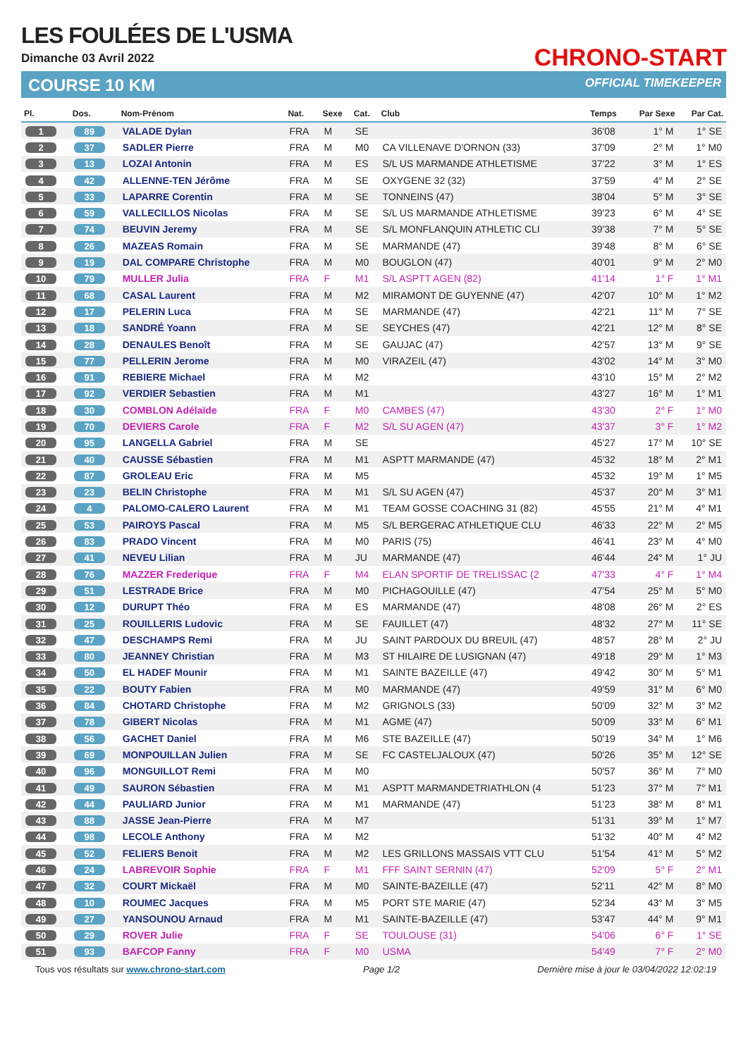LES FOULÉES DE L'USMA
Dimanche 03 Avril 2022
COURSE 10 KM
CHRONO-START
OFFICIAL TIMEKEEPER
| Pl. | Dos. | Nom-Prénom | Nat. | Sexe | Cat. | Club | Temps | Par Sexe | Par Cat. |
| --- | --- | --- | --- | --- | --- | --- | --- | --- | --- |
| 1 | 89 | VALADE Dylan | FRA | M | SE | | 36'08 | 1° M | 1° SE |
| 2 | 37 | SADLER Pierre | FRA | M | M0 | CA VILLENAVE D'ORNON (33) | 37'09 | 2° M | 1° M0 |
| 3 | 13 | LOZAI Antonin | FRA | M | ES | S/L US MARMANDE ATHLETISME | 37'22 | 3° M | 1° ES |
| 4 | 42 | ALLENNE-TEN Jérôme | FRA | M | SE | OXYGENE 32 (32) | 37'59 | 4° M | 2° SE |
| 5 | 33 | LAPARRE Corentin | FRA | M | SE | TONNEINS (47) | 38'04 | 5° M | 3° SE |
| 6 | 59 | VALLECILLOS Nicolas | FRA | M | SE | S/L US MARMANDE ATHLETISME | 39'23 | 6° M | 4° SE |
| 7 | 74 | BEUVIN Jeremy | FRA | M | SE | S/L MONFLANQUIN ATHLETIC CLI | 39'38 | 7° M | 5° SE |
| 8 | 26 | MAZEAS Romain | FRA | M | SE | MARMANDE (47) | 39'48 | 8° M | 6° SE |
| 9 | 19 | DAL COMPARE Christophe | FRA | M | M0 | BOUGLON (47) | 40'01 | 9° M | 2° M0 |
| 10 | 79 | MULLER Julia | FRA | F | M1 | S/L ASPTT AGEN (82) | 41'14 | 1° F | 1° M1 |
| 11 | 68 | CASAL Laurent | FRA | M | M2 | MIRAMONT DE GUYENNE (47) | 42'07 | 10° M | 1° M2 |
| 12 | 17 | PELERIN Luca | FRA | M | SE | MARMANDE (47) | 42'21 | 11° M | 7° SE |
| 13 | 18 | SANDRÉ Yoann | FRA | M | SE | SEYCHES (47) | 42'21 | 12° M | 8° SE |
| 14 | 28 | DENAULES Benoît | FRA | M | SE | GAUJAC (47) | 42'57 | 13° M | 9° SE |
| 15 | 77 | PELLERIN Jerome | FRA | M | M0 | VIRAZEIL (47) | 43'02 | 14° M | 3° M0 |
| 16 | 91 | REBIERE Michael | FRA | M | M2 | | 43'10 | 15° M | 2° M2 |
| 17 | 92 | VERDIER Sebastien | FRA | M | M1 | | 43'27 | 16° M | 1° M1 |
| 18 | 30 | COMBLON Adélaïde | FRA | F | M0 | CAMBES (47) | 43'30 | 2° F | 1° M0 |
| 19 | 70 | DEVIERS Carole | FRA | F | M2 | S/L SU AGEN (47) | 43'37 | 3° F | 1° M2 |
| 20 | 95 | LANGELLA Gabriel | FRA | M | SE | | 45'27 | 17° M | 10° SE |
| 21 | 40 | CAUSSE Sébastien | FRA | M | M1 | ASPTT MARMANDE (47) | 45'32 | 18° M | 2° M1 |
| 22 | 87 | GROLEAU Eric | FRA | M | M5 | | 45'32 | 19° M | 1° M5 |
| 23 | 23 | BELIN Christophe | FRA | M | M1 | S/L SU AGEN (47) | 45'37 | 20° M | 3° M1 |
| 24 | 4 | PALOMO-CALERO Laurent | FRA | M | M1 | TEAM GOSSE COACHING 31 (82) | 45'55 | 21° M | 4° M1 |
| 25 | 53 | PAIROYS Pascal | FRA | M | M5 | S/L BERGERAC ATHLETIQUE CLU | 46'33 | 22° M | 2° M5 |
| 26 | 83 | PRADO Vincent | FRA | M | M0 | PARIS (75) | 46'41 | 23° M | 4° M0 |
| 27 | 41 | NEVEU Lilian | FRA | M | JU | MARMANDE (47) | 46'44 | 24° M | 1° JU |
| 28 | 76 | MAZZER Frederique | FRA | F | M4 | ELAN SPORTIF DE TRELISSAC (2 | 47'33 | 4° F | 1° M4 |
| 29 | 51 | LESTRADE Brice | FRA | M | M0 | PICHAGOUILLE (47) | 47'54 | 25° M | 5° M0 |
| 30 | 12 | DURUPT Théo | FRA | M | ES | MARMANDE (47) | 48'08 | 26° M | 2° ES |
| 31 | 25 | ROUILLERIS Ludovic | FRA | M | SE | FAUILLET (47) | 48'32 | 27° M | 11° SE |
| 32 | 47 | DESCHAMPS Remi | FRA | M | JU | SAINT PARDOUX DU BREUIL (47) | 48'57 | 28° M | 2° JU |
| 33 | 80 | JEANNEY Christian | FRA | M | M3 | ST HILAIRE DE LUSIGNAN (47) | 49'18 | 29° M | 1° M3 |
| 34 | 50 | EL HADEF Mounir | FRA | M | M1 | SAINTE BAZEILLE (47) | 49'42 | 30° M | 5° M1 |
| 35 | 22 | BOUTY Fabien | FRA | M | M0 | MARMANDE (47) | 49'59 | 31° M | 6° M0 |
| 36 | 84 | CHOTARD Christophe | FRA | M | M2 | GRIGNOLS (33) | 50'09 | 32° M | 3° M2 |
| 37 | 78 | GIBERT Nicolas | FRA | M | M1 | AGME (47) | 50'09 | 33° M | 6° M1 |
| 38 | 56 | GACHET Daniel | FRA | M | M6 | STE BAZEILLE (47) | 50'19 | 34° M | 1° M6 |
| 39 | 69 | MONPOUILLAN Julien | FRA | M | SE | FC CASTELJALOUX (47) | 50'26 | 35° M | 12° SE |
| 40 | 96 | MONGUILLOT Remi | FRA | M | M0 | | 50'57 | 36° M | 7° M0 |
| 41 | 49 | SAURON Sébastien | FRA | M | M1 | ASPTT MARMANDETRIATHLON (4 | 51'23 | 37° M | 7° M1 |
| 42 | 44 | PAULIARD Junior | FRA | M | M1 | MARMANDE (47) | 51'23 | 38° M | 8° M1 |
| 43 | 88 | JASSE Jean-Pierre | FRA | M | M7 | | 51'31 | 39° M | 1° M7 |
| 44 | 98 | LECOLE Anthony | FRA | M | M2 | | 51'32 | 40° M | 4° M2 |
| 45 | 52 | FELIERS Benoit | FRA | M | M2 | LES GRILLONS MASSAIS VTT CLU | 51'54 | 41° M | 5° M2 |
| 46 | 24 | LABREVOIR Sophie | FRA | F | M1 | FFF SAINT SERNIN (47) | 52'09 | 5° F | 2° M1 |
| 47 | 32 | COURT Mickaël | FRA | M | M0 | SAINTE-BAZEILLE (47) | 52'11 | 42° M | 8° M0 |
| 48 | 10 | ROUMEC Jacques | FRA | M | M5 | PORT STE MARIE (47) | 52'34 | 43° M | 3° M5 |
| 49 | 27 | YANSOUNOU Arnaud | FRA | M | M1 | SAINTE-BAZEILLE (47) | 53'47 | 44° M | 9° M1 |
| 50 | 29 | ROVER Julie | FRA | F | SE | TOULOUSE (31) | 54'06 | 6° F | 1° SE |
| 51 | 93 | BAFCOP Fanny | FRA | F | M0 | USMA | 54'49 | 7° F | 2° M0 |
Tous vos résultats sur www.chrono-start.com Page 1/2 Dernière mise à jour le 03/04/2022 12:02:19